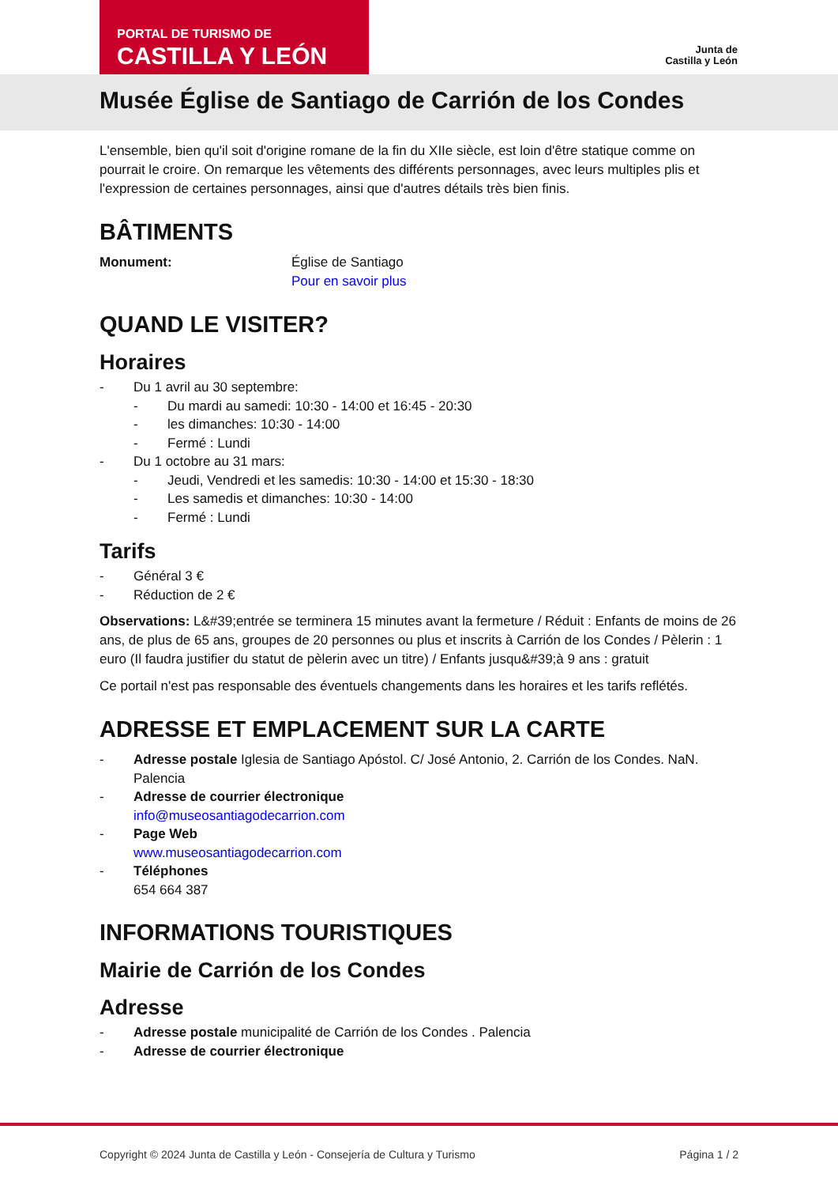PORTAL DE TURISMO DE
CASTILLA Y LEÓN
Junta de
Castilla y León
Musée Église de Santiago de Carrión de los Condes
L'ensemble, bien qu'il soit d'origine romane de la fin du XIIe siècle, est loin d'être statique comme on pourrait le croire. On remarque les vêtements des différents personnages, avec leurs multiples plis et l'expression de certaines personnages, ainsi que d'autres détails très bien finis.
BÂTIMENTS
Monument: Église de Santiago
Pour en savoir plus
QUAND LE VISITER?
Horaires
- Du 1 avril au 30 septembre:
- Du mardi au samedi: 10:30 - 14:00 et 16:45 - 20:30
- les dimanches: 10:30 - 14:00
- Fermé : Lundi
- Du 1 octobre au 31 mars:
- Jeudi, Vendredi et les samedis: 10:30 - 14:00 et 15:30 - 18:30
- Les samedis et dimanches: 10:30 - 14:00
- Fermé : Lundi
Tarifs
- Général 3 €
- Réduction de 2 €
Observations: L&#39;entrée se terminera 15 minutes avant la fermeture / Réduit : Enfants de moins de 26 ans, de plus de 65 ans, groupes de 20 personnes ou plus et inscrits à Carrión de los Condes / Pèlerin : 1 euro (Il faudra justifier du statut de pèlerin avec un titre) / Enfants jusqu&#39;à 9 ans : gratuit
Ce portail n'est pas responsable des éventuels changements dans les horaires et les tarifs reflétés.
ADRESSE ET EMPLACEMENT SUR LA CARTE
- Adresse postale Iglesia de Santiago Apóstol. C/ José Antonio, 2. Carrión de los Condes. NaN. Palencia
- Adresse de courrier électronique
info@museosantiagodecarrion.com
- Page Web
www.museosantiagodecarrion.com
- Téléphones
654 664 387
INFORMATIONS TOURISTIQUES
Mairie de Carrión de los Condes
Adresse
- Adresse postale municipalité de Carrión de los Condes . Palencia
- Adresse de courrier électronique
Copyright © 2024 Junta de Castilla y León - Consejería de Cultura y Turismo Página 1 / 2